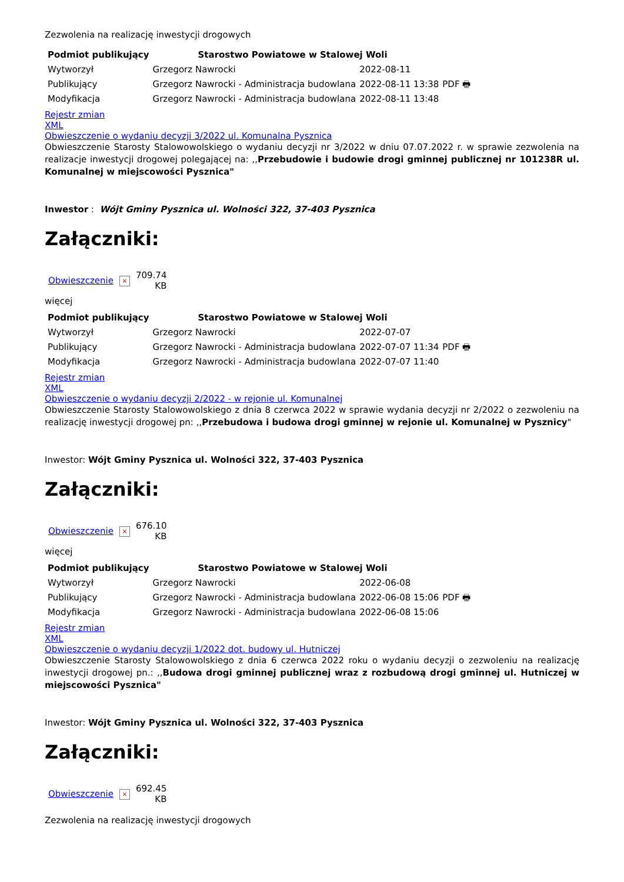Zezwolenia na realizację inwestycji drogowych
| Podmiot publikujący | Starostwo Powiatowe w Stalowej Woli | | |
| Wytworzył | Grzegorz Nawrocki | 2022-08-11 | PDF 🖶 |
| Publikujący | Grzegorz Nawrocki - Administracja budowlana | 2022-08-11 13:38 | |
| Modyfikacja | Grzegorz Nawrocki - Administracja budowlana | 2022-08-11 13:48 | |
Rejestr zmian
XML
Obwieszczenie o wydaniu decyzji 3/2022 ul. Komunalna Pysznica
Obwieszczenie Starosty Stalowowolskiego o wydaniu decyzji nr 3/2022 w dniu 07.07.2022 r. w sprawie zezwolenia na realizacje inwestycji drogowej polegającej na: ,,Przebudowie i budowie drogi gminnej publicznej nr 101238R ul. Komunalnej w miejscowości Pysznica"
Inwestor : Wójt Gminy Pysznica ul. Wolności 322, 37-403 Pysznica
Załączniki:
| Obwieszczenie | × | 709.74 KB |
więcej
| Podmiot publikujący | Starostwo Powiatowe w Stalowej Woli | | |
| Wytworzył | Grzegorz Nawrocki | 2022-07-07 | PDF 🖶 |
| Publikujący | Grzegorz Nawrocki - Administracja budowlana | 2022-07-07 11:34 | |
| Modyfikacja | Grzegorz Nawrocki - Administracja budowlana | 2022-07-07 11:40 | |
Rejestr zmian
XML
Obwieszczenie o wydaniu decyzji 2/2022 - w rejonie ul. Komunalnej
Obwieszczenie Starosty Stalowowolskiego z dnia 8 czerwca 2022 w sprawie wydania decyzji nr 2/2022 o zezwoleniu na realizację inwestycji drogowej pn: ,,Przebudowa i budowa drogi gminnej w rejonie ul. Komunalnej w Pysznicy"
Inwestor: Wójt Gminy Pysznica ul. Wolności 322, 37-403 Pysznica
Załączniki:
| Obwieszczenie | × | 676.10 KB |
więcej
| Podmiot publikujący | Starostwo Powiatowe w Stalowej Woli | | |
| Wytworzył | Grzegorz Nawrocki | 2022-06-08 | PDF 🖶 |
| Publikujący | Grzegorz Nawrocki - Administracja budowlana | 2022-06-08 15:06 | |
| Modyfikacja | Grzegorz Nawrocki - Administracja budowlana | 2022-06-08 15:06 | |
Rejestr zmian
XML
Obwieszczenie o wydaniu decyzji 1/2022 dot. budowy ul. Hutniczej
Obwieszczenie Starosty Stalowowolskiego z dnia 6 czerwca 2022 roku o wydaniu decyzji o zezwoleniu na realizację inwestycji drogowej pn.: ,,Budowa drogi gminnej publicznej wraz z rozbudową drogi gminnej ul. Hutniczej w miejscowości Pysznica"
Inwestor: Wójt Gminy Pysznica ul. Wolności 322, 37-403 Pysznica
Załączniki:
| Obwieszczenie | × | 692.45 KB |
Zezwolenia na realizację inwestycji drogowych